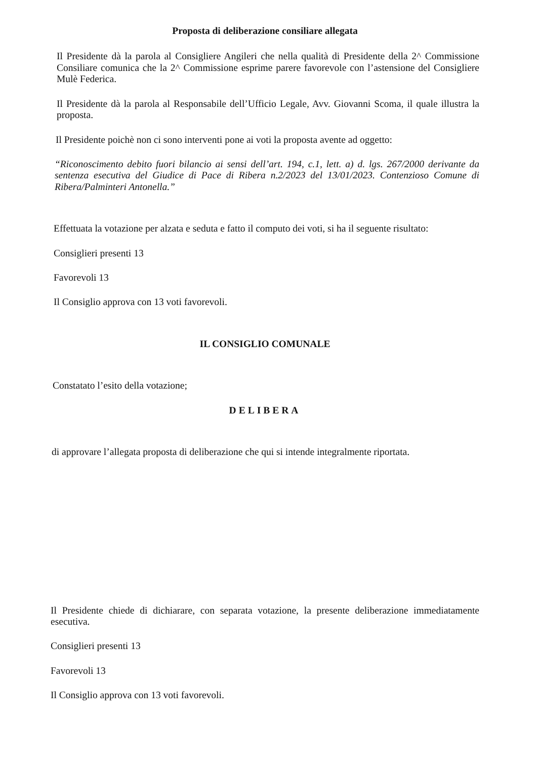Proposta di deliberazione consiliare allegata
Il Presidente dà la parola al Consigliere Angileri che nella qualità di Presidente della 2^ Commissione Consiliare comunica che la 2^ Commissione esprime parere favorevole con l’astensione del Consigliere Mulè Federica.
Il Presidente dà la parola al Responsabile dell’Ufficio Legale, Avv. Giovanni Scoma, il quale illustra la proposta.
Il Presidente poichè non ci sono interventi pone ai voti la proposta avente ad oggetto:
“Riconoscimento debito fuori bilancio ai sensi dell’art. 194, c.1, lett. a) d. lgs. 267/2000 derivante da sentenza esecutiva del Giudice di Pace di Ribera n.2/2023 del 13/01/2023. Contenzioso Comune di Ribera/Palminteri Antonella.”
Effettuata la votazione per alzata e seduta e fatto il computo dei voti, si ha il seguente risultato:
Consiglieri presenti 13
Favorevoli 13
Il Consiglio approva con 13 voti favorevoli.
IL CONSIGLIO COMUNALE
Constatato l’esito della votazione;
DELIBERA
di approvare l’allegata proposta di deliberazione che qui si intende integralmente riportata.
Il Presidente chiede di dichiarare, con separata votazione, la presente deliberazione immediatamente esecutiva.
Consiglieri presenti 13
Favorevoli 13
Il Consiglio approva con 13 voti favorevoli.